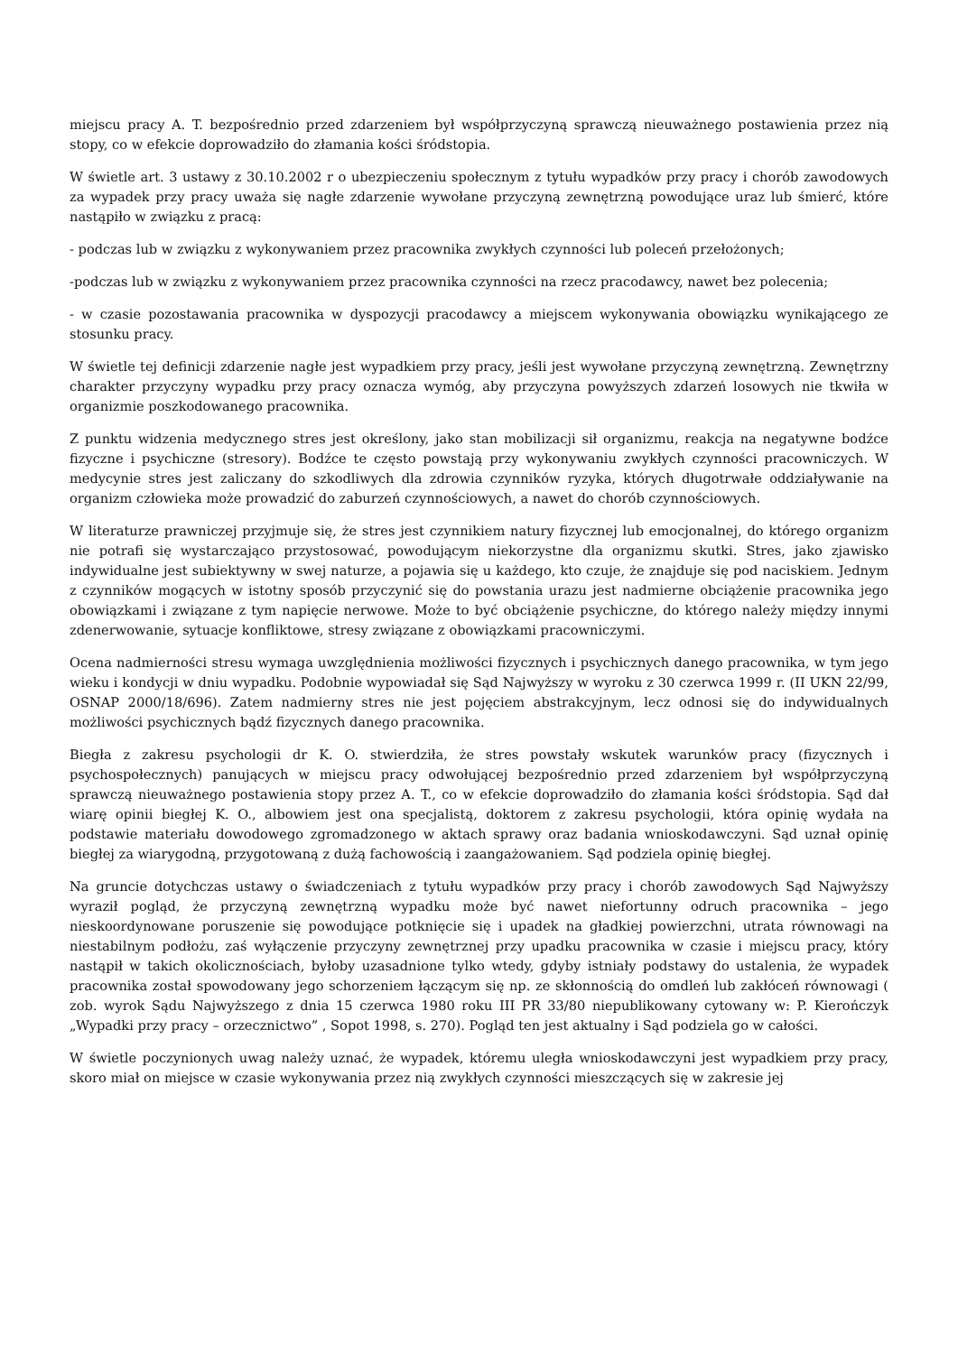miejscu pracy A. T. bezpośrednio przed zdarzeniem był współprzyczyną sprawczą nieuważnego postawienia przez nią stopy, co w efekcie doprowadziło do złamania kości śródstopia.
W świetle art. 3 ustawy z 30.10.2002 r o ubezpieczeniu społecznym z tytułu wypadków przy pracy i chorób zawodowych za wypadek przy pracy uważa się nagłe zdarzenie wywołane przyczyną zewnętrzną powodujące uraz lub śmierć, które nastąpiło w związku z pracą:
- podczas lub w związku z wykonywaniem przez pracownika zwykłych czynności lub poleceń przełożonych;
-podczas lub w związku z wykonywaniem przez pracownika czynności na rzecz pracodawcy, nawet bez polecenia;
- w czasie pozostawania pracownika w dyspozycji pracodawcy a miejscem wykonywania obowiązku wynikającego ze stosunku pracy.
W świetle tej definicji zdarzenie nagłe jest wypadkiem przy pracy, jeśli jest wywołane przyczyną zewnętrzną. Zewnętrzny charakter przyczyny wypadku przy pracy oznacza wymóg, aby przyczyna powyższych zdarzeń losowych nie tkwiła w organizmie poszkodowanego pracownika.
Z punktu widzenia medycznego stres jest określony, jako stan mobilizacji sił organizmu, reakcja na negatywne bodźce fizyczne i psychiczne (stresory). Bodźce te często powstają przy wykonywaniu zwykłych czynności pracowniczych. W medycynie stres jest zaliczany do szkodliwych dla zdrowia czynników ryzyka, których długotrwałe oddziaływanie na organizm człowieka może prowadzić do zaburzeń czynnościowych, a nawet do chorób czynnościowych.
W literaturze prawniczej przyjmuje się, że stres jest czynnikiem natury fizycznej lub emocjonalnej, do którego organizm nie potrafi się wystarczająco przystosować, powodującym niekorzystne dla organizmu skutki. Stres, jako zjawisko indywidualne jest subiektywny w swej naturze, a pojawia się u każdego, kto czuje, że znajduje się pod naciskiem. Jednym z czynników mogących w istotny sposób przyczynić się do powstania urazu jest nadmierne obciążenie pracownika jego obowiązkami i związane z tym napięcie nerwowe. Może to być obciążenie psychiczne, do którego należy między innymi zdenerwowanie, sytuacje konfliktowe, stresy związane z obowiązkami pracowniczymi.
Ocena nadmierności stresu wymaga uwzględnienia możliwości fizycznych i psychicznych danego pracownika, w tym jego wieku i kondycji w dniu wypadku. Podobnie wypowiadał się Sąd Najwyższy w wyroku z 30 czerwca 1999 r. (II UKN 22/99, OSNAP 2000/18/696). Zatem nadmierny stres nie jest pojęciem abstrakcyjnym, lecz odnosi się do indywidualnych możliwości psychicznych bądź fizycznych danego pracownika.
Biegła z zakresu psychologii dr K. O. stwierdziła, że stres powstały wskutek warunków pracy (fizycznych i psychospołecznych) panujących w miejscu pracy odwołującej bezpośrednio przed zdarzeniem był współprzyczyną sprawczą nieuważnego postawienia stopy przez A. T., co w efekcie doprowadziło do złamania kości śródstopia. Sąd dał wiarę opinii biegłej K. O., albowiem jest ona specjalistą, doktorem z zakresu psychologii, która opinię wydała na podstawie materiału dowodowego zgromadzonego w aktach sprawy oraz badania wnioskodawczyni. Sąd uznał opinię biegłej za wiarygodną, przygotowaną z dużą fachowością i zaangażowaniem. Sąd podziela opinię biegłej.
Na gruncie dotychczas ustawy o świadczeniach z tytułu wypadków przy pracy i chorób zawodowych Sąd Najwyższy wyraził pogląd, że przyczyną zewnętrzną wypadku może być nawet niefortunny odruch pracownika – jego nieskoordynowane poruszenie się powodujące potknięcie się i upadek na gładkiej powierzchni, utrata równowagi na niestabilnym podłożu, zaś wyłączenie przyczyny zewnętrznej przy upadku pracownika w czasie i miejscu pracy, który nastąpił w takich okolicznościach, byłoby uzasadnione tylko wtedy, gdyby istniały podstawy do ustalenia, że wypadek pracownika został spowodowany jego schorzeniem łączącym się np. ze skłonnością do omdleń lub zakłóceń równowagi ( zob. wyrok Sądu Najwyższego z dnia 15 czerwca 1980 roku III PR 33/80 niepublikowany cytowany w: P. Kierończyk „Wypadki przy pracy – orzecznictwo” , Sopot 1998, s. 270). Pogląd ten jest aktualny i Sąd podziela go w całości.
W świetle poczynionych uwag należy uznać, że wypadek, któremu uległa wnioskodawczyni jest wypadkiem przy pracy, skoro miał on miejsce w czasie wykonywania przez nią zwykłych czynności mieszczących się w zakresie jej